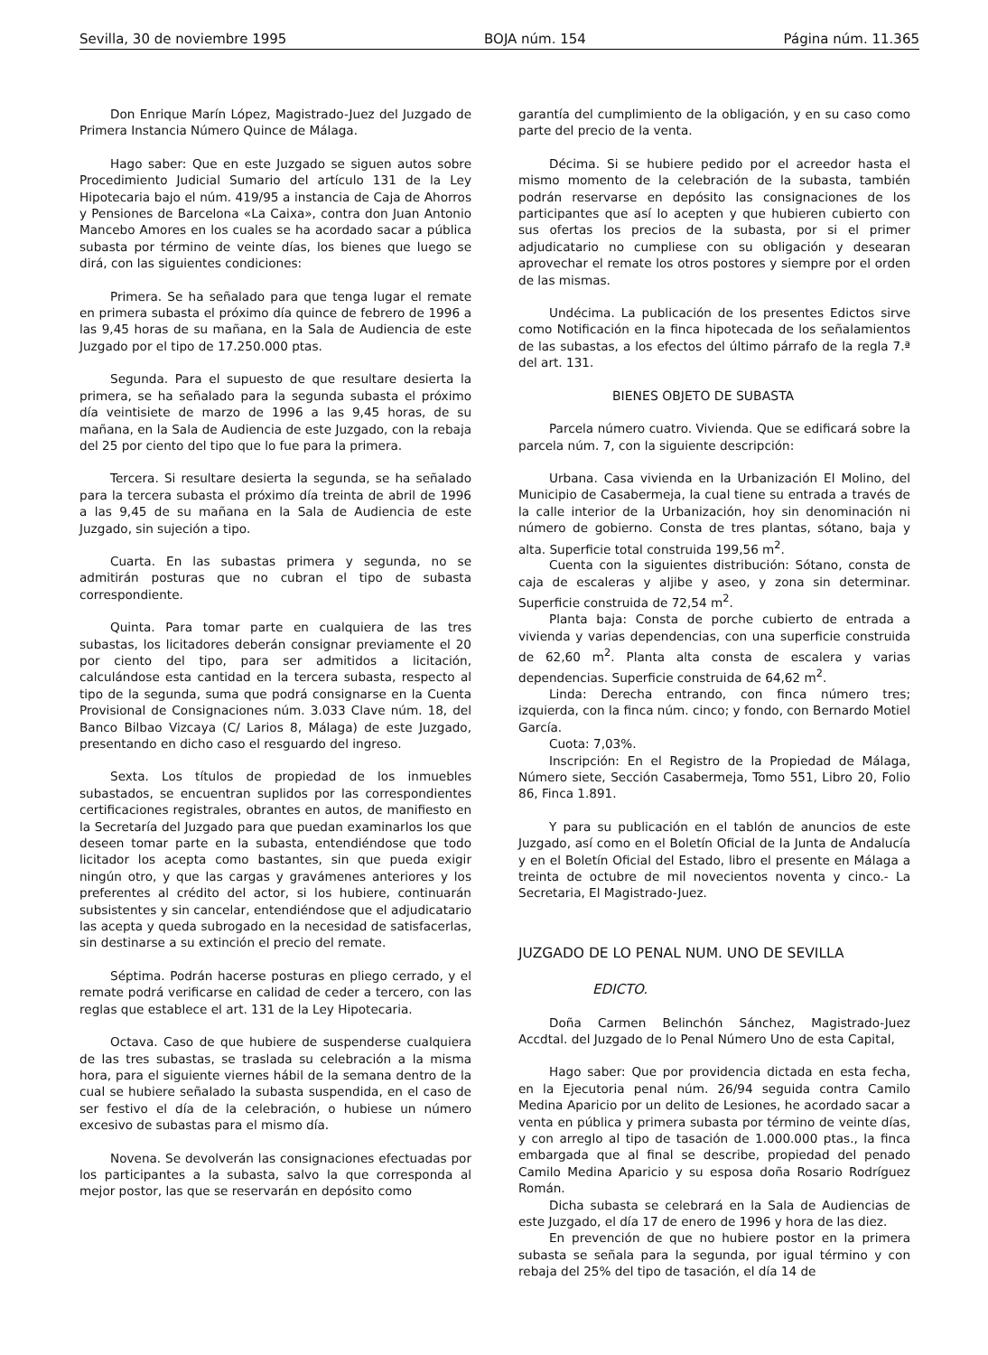Sevilla, 30 de noviembre 1995 BOJA núm. 154 Página núm. 11.365
Don Enrique Marín López, Magistrado-Juez del Juzgado de Primera Instancia Número Quince de Málaga.
Hago saber: Que en este Juzgado se siguen autos sobre Procedimiento Judicial Sumario del artículo 131 de la Ley Hipotecaria bajo el núm. 419/95 a instancia de Caja de Ahorros y Pensiones de Barcelona «La Caixa», contra don Juan Antonio Mancebo Amores en los cuales se ha acordado sacar a pública subasta por término de veinte días, los bienes que luego se dirá, con las siguientes condiciones:
Primera. Se ha señalado para que tenga lugar el remate en primera subasta el próximo día quince de febrero de 1996 a las 9,45 horas de su mañana, en la Sala de Audiencia de este Juzgado por el tipo de 17.250.000 ptas.
Segunda. Para el supuesto de que resultare desierta la primera, se ha señalado para la segunda subasta el próximo día veintisiete de marzo de 1996 a las 9,45 horas, de su mañana, en la Sala de Audiencia de este Juzgado, con la rebaja del 25 por ciento del tipo que lo fue para la primera.
Tercera. Si resultare desierta la segunda, se ha señalado para la tercera subasta el próximo día treinta de abril de 1996 a las 9,45 de su mañana en la Sala de Audiencia de este Juzgado, sin sujeción a tipo.
Cuarta. En las subastas primera y segunda, no se admitirán posturas que no cubran el tipo de subasta correspondiente.
Quinta. Para tomar parte en cualquiera de las tres subastas, los licitadores deberán consignar previamente el 20 por ciento del tipo, para ser admitidos a licitación, calculándose esta cantidad en la tercera subasta, respecto al tipo de la segunda, suma que podrá consignarse en la Cuenta Provisional de Consignaciones núm. 3.033 Clave núm. 18, del Banco Bilbao Vizcaya (C/ Larios 8, Málaga) de este Juzgado, presentando en dicho caso el resguardo del ingreso.
Sexta. Los títulos de propiedad de los inmuebles subastados, se encuentran suplidos por las correspondientes certificaciones registrales, obrantes en autos, de manifiesto en la Secretaría del Juzgado para que puedan examinarlos los que deseen tomar parte en la subasta, entendiéndose que todo licitador los acepta como bastantes, sin que pueda exigir ningún otro, y que las cargas y gravámenes anteriores y los preferentes al crédito del actor, si los hubiere, continuarán subsistentes y sin cancelar, entendiéndose que el adjudicatario las acepta y queda subrogado en la necesidad de satisfacerlas, sin destinarse a su extinción el precio del remate.
Séptima. Podrán hacerse posturas en pliego cerrado, y el remate podrá verificarse en calidad de ceder a tercero, con las reglas que establece el art. 131 de la Ley Hipotecaria.
Octava. Caso de que hubiere de suspenderse cualquiera de las tres subastas, se traslada su celebración a la misma hora, para el siguiente viernes hábil de la semana dentro de la cual se hubiere señalado la subasta suspendida, en el caso de ser festivo el día de la celebración, o hubiese un número excesivo de subastas para el mismo día.
Novena. Se devolverán las consignaciones efectuadas por los participantes a la subasta, salvo la que corresponda al mejor postor, las que se reservarán en depósito como
garantía del cumplimiento de la obligación, y en su caso como parte del precio de la venta.
Décima. Si se hubiere pedido por el acreedor hasta el mismo momento de la celebración de la subasta, también podrán reservarse en depósito las consignaciones de los participantes que así lo acepten y que hubieren cubierto con sus ofertas los precios de la subasta, por si el primer adjudicatario no cumpliese con su obligación y desearan aprovechar el remate los otros postores y siempre por el orden de las mismas.
Undécima. La publicación de los presentes Edictos sirve como Notificación en la finca hipotecada de los señalamientos de las subastas, a los efectos del último párrafo de la regla 7.ª del art. 131.
BIENES OBJETO DE SUBASTA
Parcela número cuatro. Vivienda. Que se edificará sobre la parcela núm. 7, con la siguiente descripción:
Urbana. Casa vivienda en la Urbanización El Molino, del Municipio de Casabermeja, la cual tiene su entrada a través de la calle interior de la Urbanización, hoy sin denominación ni número de gobierno. Consta de tres plantas, sótano, baja y alta. Superficie total construida 199,56 m<sup>2</sup>.
Cuenta con la siguientes distribución: Sótano, consta de caja de escaleras y aljibe y aseo, y zona sin determinar. Superficie construida de 72,54 m<sup>2</sup>.
Planta baja: Consta de porche cubierto de entrada a vivienda y varias dependencias, con una superficie construida de 62,60 m<sup>2</sup>. Planta alta consta de escalera y varias dependencias. Superficie construida de 64,62 m<sup>2</sup>.
Linda: Derecha entrando, con finca número tres; izquierda, con la finca núm. cinco; y fondo, con Bernardo Motiel García.
Cuota: 7,03%.
Inscripción: En el Registro de la Propiedad de Málaga, Número siete, Sección Casabermeja, Tomo 551, Libro 20, Folio 86, Finca 1.891.
Y para su publicación en el tablón de anuncios de este Juzgado, así como en el Boletín Oficial de la Junta de Andalucía y en el Boletín Oficial del Estado, libro el presente en Málaga a treinta de octubre de mil novecientos noventa y cinco.- La Secretaria, El Magistrado-Juez.
JUZGADO DE LO PENAL NUM. UNO DE SEVILLA
EDICTO.
Doña Carmen Belinchón Sánchez, Magistrado-Juez Accdtal. del Juzgado de lo Penal Número Uno de esta Capital,
Hago saber: Que por providencia dictada en esta fecha, en la Ejecutoria penal núm. 26/94 seguida contra Camilo Medina Aparicio por un delito de Lesiones, he acordado sacar a venta en pública y primera subasta por término de veinte días, y con arreglo al tipo de tasación de 1.000.000 ptas., la finca embargada que al final se describe, propiedad del penado Camilo Medina Aparicio y su esposa doña Rosario Rodríguez Román.
Dicha subasta se celebrará en la Sala de Audiencias de este Juzgado, el día 17 de enero de 1996 y hora de las diez.
En prevención de que no hubiere postor en la primera subasta se señala para la segunda, por igual término y con rebaja del 25% del tipo de tasación, el día 14 de